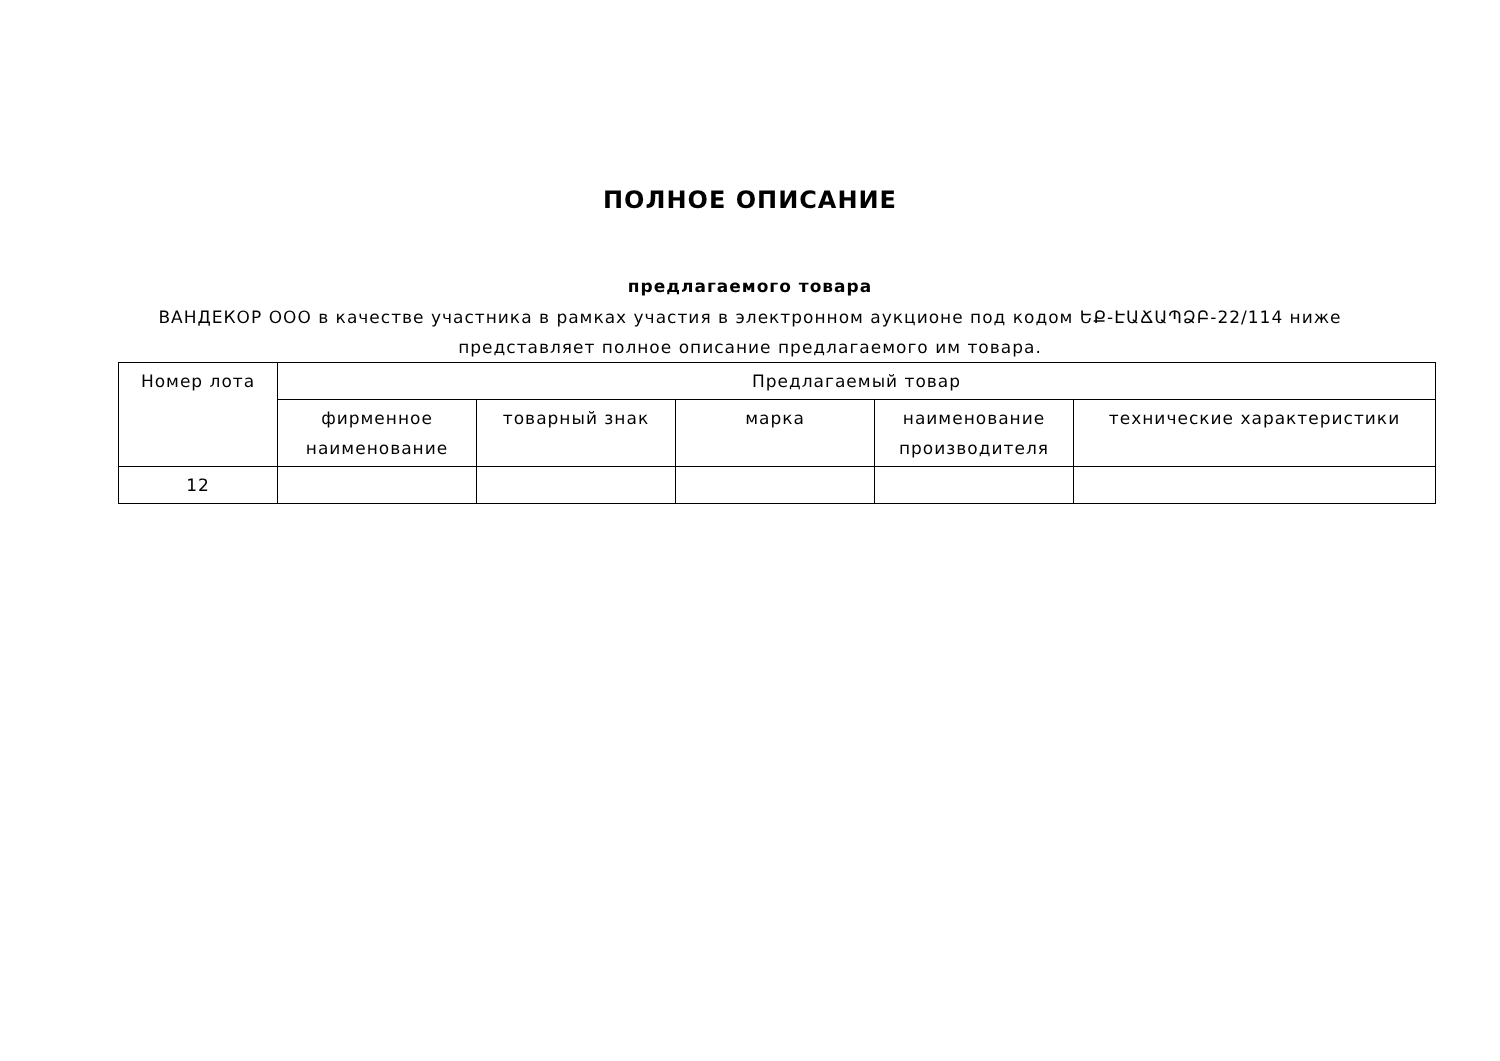ПОЛНОЕ ОПИСАНИЕ
предлагаемого товара
ВАНДЕКОР ООО в качестве участника в рамках участия в электронном аукционе под кодом ԵՔ-ԷԱՃԱՊՁԲ-22/114 ниже представляет полное описание предлагаемого им товара.
| Номер лота | Предлагаемый товар | | | | |
| --- | --- | --- | --- | --- | --- |
| | фирменное наименование | товарный знак | марка | наименование производителя | технические характеристики |
| 12 | | | | | |